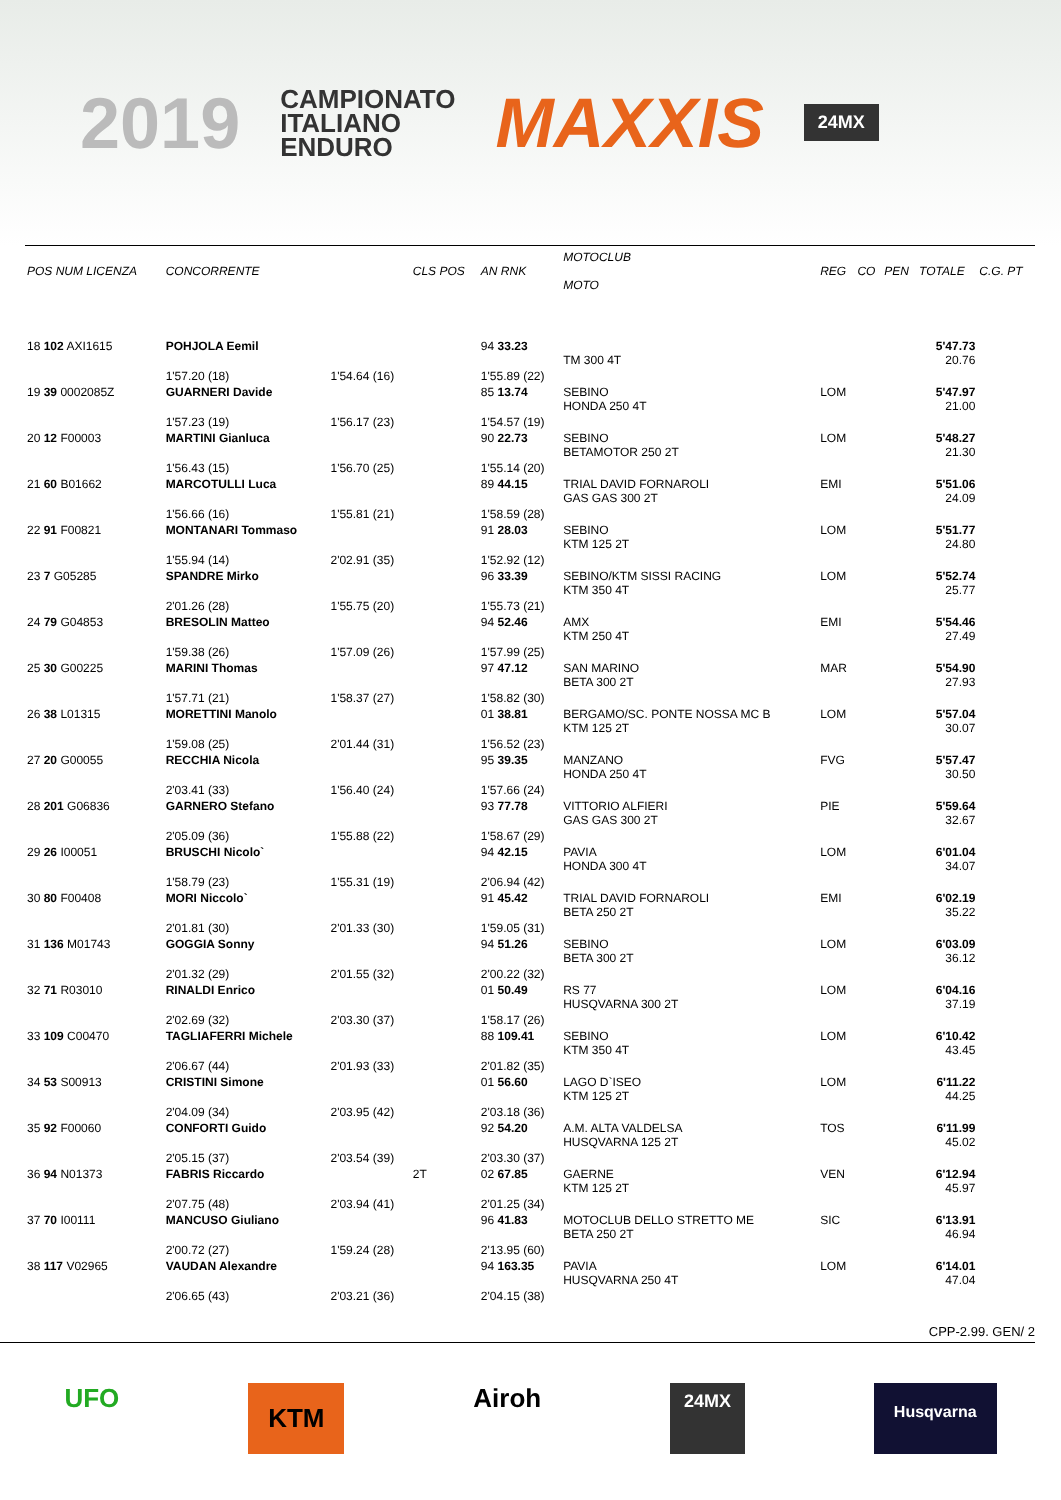2019 CAMPIONATO
ITALIANO
ENDURO MAXXIS 24MX
| POS NUM LICENZA | CONCORRENTE | | CLS POS | AN RNK | MOTOCLUB MOTO | REG | CO | PEN | TOTALE | C.G. PT |
| --- | --- | --- | --- | --- | --- | --- | --- | --- | --- | --- |
| 18 102 AXI1615 | POHJOLA Eemil | | | 94 33.23 | TM 300 4T | | | | 5'47.73 20.76 | |
| | 1'57.20 (18) | 1'54.64 (16) | | 1'55.89 (22) | | | | | | |
| 19 39 0002085Z | GUARNERI Davide | | | 85 13.74 | SEBINO HONDA 250 4T | LOM | | | 5'47.97 21.00 | |
| | 1'57.23 (19) | 1'56.17 (23) | | 1'54.57 (19) | | | | | | |
| 20 12 F00003 | MARTINI Gianluca | | | 90 22.73 | SEBINO BETAMOTOR 250 2T | LOM | | | 5'48.27 21.30 | |
| | 1'56.43 (15) | 1'56.70 (25) | | 1'55.14 (20) | | | | | | |
| 21 60 B01662 | MARCOTULLI Luca | | | 89 44.15 | TRIAL DAVID FORNAROLI GAS GAS 300 2T | EMI | | | 5'51.06 24.09 | |
| | 1'56.66 (16) | 1'55.81 (21) | | 1'58.59 (28) | | | | | | |
| 22 91 F00821 | MONTANARI Tommaso | | | 91 28.03 | SEBINO KTM 125 2T | LOM | | | 5'51.77 24.80 | |
| | 1'55.94 (14) | 2'02.91 (35) | | 1'52.92 (12) | | | | | | |
| 23 7 G05285 | SPANDRE Mirko | | | 96 33.39 | SEBINO/KTM SISSI RACING KTM 350 4T | LOM | | | 5'52.74 25.77 | |
| | 2'01.26 (28) | 1'55.75 (20) | | 1'55.73 (21) | | | | | | |
| 24 79 G04853 | BRESOLIN Matteo | | | 94 52.46 | AMX KTM 250 4T | EMI | | | 5'54.46 27.49 | |
| | 1'59.38 (26) | 1'57.09 (26) | | 1'57.99 (25) | | | | | | |
| 25 30 G00225 | MARINI Thomas | | | 97 47.12 | SAN MARINO BETA 300 2T | MAR | | | 5'54.90 27.93 | |
| | 1'57.71 (21) | 1'58.37 (27) | | 1'58.82 (30) | | | | | | |
| 26 38 L01315 | MORETTINI Manolo | | | 01 38.81 | BERGAMO/SC. PONTE NOSSA MC B KTM 125 2T | LOM | | | 5'57.04 30.07 | |
| | 1'59.08 (25) | 2'01.44 (31) | | 1'56.52 (23) | | | | | | |
| 27 20 G00055 | RECCHIA Nicola | | | 95 39.35 | MANZANO HONDA 250 4T | FVG | | | 5'57.47 30.50 | |
| | 2'03.41 (33) | 1'56.40 (24) | | 1'57.66 (24) | | | | | | |
| 28 201 G06836 | GARNERO Stefano | | | 93 77.78 | VITTORIO ALFIERI GAS GAS 300 2T | PIE | | | 5'59.64 32.67 | |
| | 2'05.09 (36) | 1'55.88 (22) | | 1'58.67 (29) | | | | | | |
| 29 26 I00051 | BRUSCHI Nicolo` | | | 94 42.15 | PAVIA HONDA 300 4T | LOM | | | 6'01.04 34.07 | |
| | 1'58.79 (23) | 1'55.31 (19) | | 2'06.94 (42) | | | | | | |
| 30 80 F00408 | MORI Niccolo` | | | 91 45.42 | TRIAL DAVID FORNAROLI BETA 250 2T | EMI | | | 6'02.19 35.22 | |
| | 2'01.81 (30) | 2'01.33 (30) | | 1'59.05 (31) | | | | | | |
| 31 136 M01743 | GOGGIA Sonny | | | 94 51.26 | SEBINO BETA 300 2T | LOM | | | 6'03.09 36.12 | |
| | 2'01.32 (29) | 2'01.55 (32) | | 2'00.22 (32) | | | | | | |
| 32 71 R03010 | RINALDI Enrico | | | 01 50.49 | RS 77 HUSQVARNA 300 2T | LOM | | | 6'04.16 37.19 | |
| | 2'02.69 (32) | 2'03.30 (37) | | 1'58.17 (26) | | | | | | |
| 33 109 C00470 | TAGLIAFERRI Michele | | | 88 109.41 | SEBINO KTM 350 4T | LOM | | | 6'10.42 43.45 | |
| | 2'06.67 (44) | 2'01.93 (33) | | 2'01.82 (35) | | | | | | |
| 34 53 S00913 | CRISTINI Simone | | | 01 56.60 | LAGO D`ISEO KTM 125 2T | LOM | | | 6'11.22 44.25 | |
| | 2'04.09 (34) | 2'03.95 (42) | | 2'03.18 (36) | | | | | | |
| 35 92 F00060 | CONFORTI Guido | | | 92 54.20 | A.M. ALTA VALDELSA HUSQVARNA 125 2T | TOS | | | 6'11.99 45.02 | |
| | 2'05.15 (37) | 2'03.54 (39) | | 2'03.30 (37) | | | | | | |
| 36 94 N01373 | FABRIS Riccardo | | 2T | 02 67.85 | GAERNE KTM 125 2T | VEN | | | 6'12.94 45.97 | |
| | 2'07.75 (48) | 2'03.94 (41) | | 2'01.25 (34) | | | | | | |
| 37 70 I00111 | MANCUSO Giuliano | | | 96 41.83 | MOTOCLUB DELLO STRETTO ME BETA 250 2T | SIC | | | 6'13.91 46.94 | |
| | 2'00.72 (27) | 1'59.24 (28) | | 2'13.95 (60) | | | | | | |
| 38 117 V02965 | VAUDAN Alexandre | | | 94 163.35 | PAVIA HUSQVARNA 250 4T | LOM | | | 6'14.01 47.04 | |
| | 2'06.65 (43) | 2'03.21 (36) | | 2'04.15 (38) | | | | | | |
CPP-2.99. GEN/ 2
UFO KTM Airoh 24MX Husqvarna